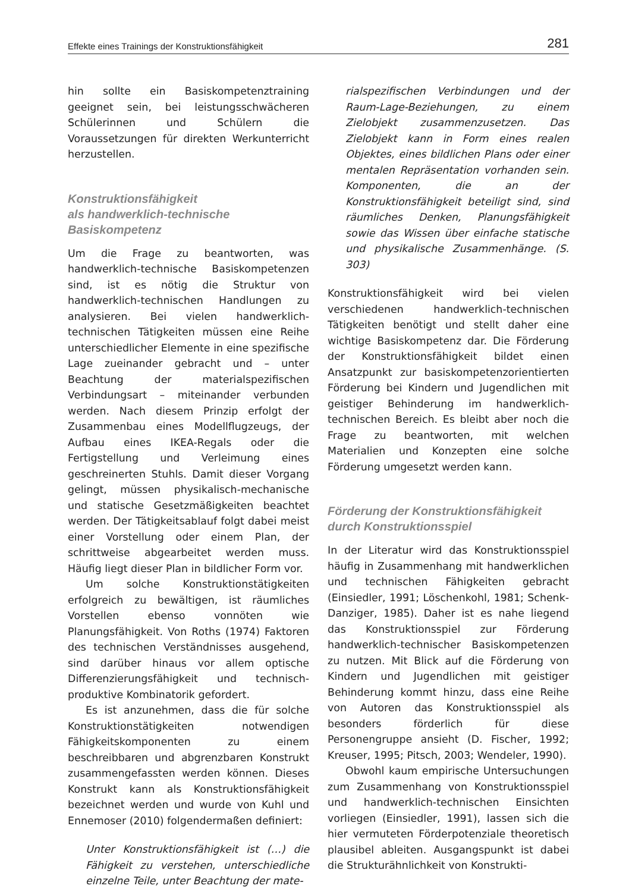Effekte eines Trainings der Konstruktionsfähigkeit 281
hin sollte ein Basiskompetenztraining geeignet sein, bei leistungsschwächeren Schülerinnen und Schülern die Voraussetzungen für direkten Werkunterricht herzustellen.
Konstruktionsfähigkeit
als handwerklich-technische
Basiskompetenz
Um die Frage zu beantworten, was handwerklich-technische Basiskompetenzen sind, ist es nötig die Struktur von handwerklich-technischen Handlungen zu analysieren. Bei vielen handwerklich-technischen Tätigkeiten müssen eine Reihe unterschiedlicher Elemente in eine spezifische Lage zueinander gebracht und – unter Beachtung der materialspezifischen Verbindungsart – miteinander verbunden werden. Nach diesem Prinzip erfolgt der Zusammenbau eines Modellflugzeugs, der Aufbau eines IKEA-Regals oder die Fertigstellung und Verleimung eines geschreinerten Stuhls. Damit dieser Vorgang gelingt, müssen physikalisch-mechanische und statische Gesetzmäßigkeiten beachtet werden. Der Tätigkeitsablauf folgt dabei meist einer Vorstellung oder einem Plan, der schrittweise abgearbeitet werden muss. Häufig liegt dieser Plan in bildlicher Form vor.
Um solche Konstruktionstätigkeiten erfolgreich zu bewältigen, ist räumliches Vorstellen ebenso vonnöten wie Planungsfähigkeit. Von Roths (1974) Faktoren des technischen Verständnisses ausgehend, sind darüber hinaus vor allem optische Differenzierungsfähigkeit und technisch-produktive Kombinatorik gefordert.
Es ist anzunehmen, dass die für solche Konstruktionstätigkeiten notwendigen Fähigkeitskomponenten zu einem beschreibbaren und abgrenzbaren Konstrukt zusammengefassten werden können. Dieses Konstrukt kann als Konstruktionsfähigkeit bezeichnet werden und wurde von Kuhl und Ennemoser (2010) folgendermaßen definiert:
Unter Konstruktionsfähigkeit ist (…) die Fähigkeit zu verstehen, unterschiedliche einzelne Teile, unter Beachtung der mate-
rialspezifischen Verbindungen und der Raum-Lage-Beziehungen, zu einem Zielobjekt zusammenzusetzen. Das Zielobjekt kann in Form eines realen Objektes, eines bildlichen Plans oder einer mentalen Repräsentation vorhanden sein. Komponenten, die an der Konstruktionsfähigkeit beteiligt sind, sind räumliches Denken, Planungsfähigkeit sowie das Wissen über einfache statische und physikalische Zusammenhänge. (S. 303)
Konstruktionsfähigkeit wird bei vielen verschiedenen handwerklich-technischen Tätigkeiten benötigt und stellt daher eine wichtige Basiskompetenz dar. Die Förderung der Konstruktionsfähigkeit bildet einen Ansatzpunkt zur basiskompetenzorientierten Förderung bei Kindern und Jugendlichen mit geistiger Behinderung im handwerklich-technischen Bereich. Es bleibt aber noch die Frage zu beantworten, mit welchen Materialien und Konzepten eine solche Förderung umgesetzt werden kann.
Förderung der Konstruktionsfähigkeit durch Konstruktionsspiel
In der Literatur wird das Konstruktionsspiel häufig in Zusammenhang mit handwerklichen und technischen Fähigkeiten gebracht (Einsiedler, 1991; Löschenkohl, 1981; Schenk-Danziger, 1985). Daher ist es nahe liegend das Konstruktionsspiel zur Förderung handwerklich-technischer Basiskompetenzen zu nutzen. Mit Blick auf die Förderung von Kindern und Jugendlichen mit geistiger Behinderung kommt hinzu, dass eine Reihe von Autoren das Konstruktionsspiel als besonders förderlich für diese Personengruppe ansieht (D. Fischer, 1992; Kreuser, 1995; Pitsch, 2003; Wendeler, 1990).
Obwohl kaum empirische Untersuchungen zum Zusammenhang von Konstruktionsspiel und handwerklich-technischen Einsichten vorliegen (Einsiedler, 1991), lassen sich die hier vermuteten Förderpotenziale theoretisch plausibel ableiten. Ausgangspunkt ist dabei die Strukturähnlichkeit von Konstrukti-